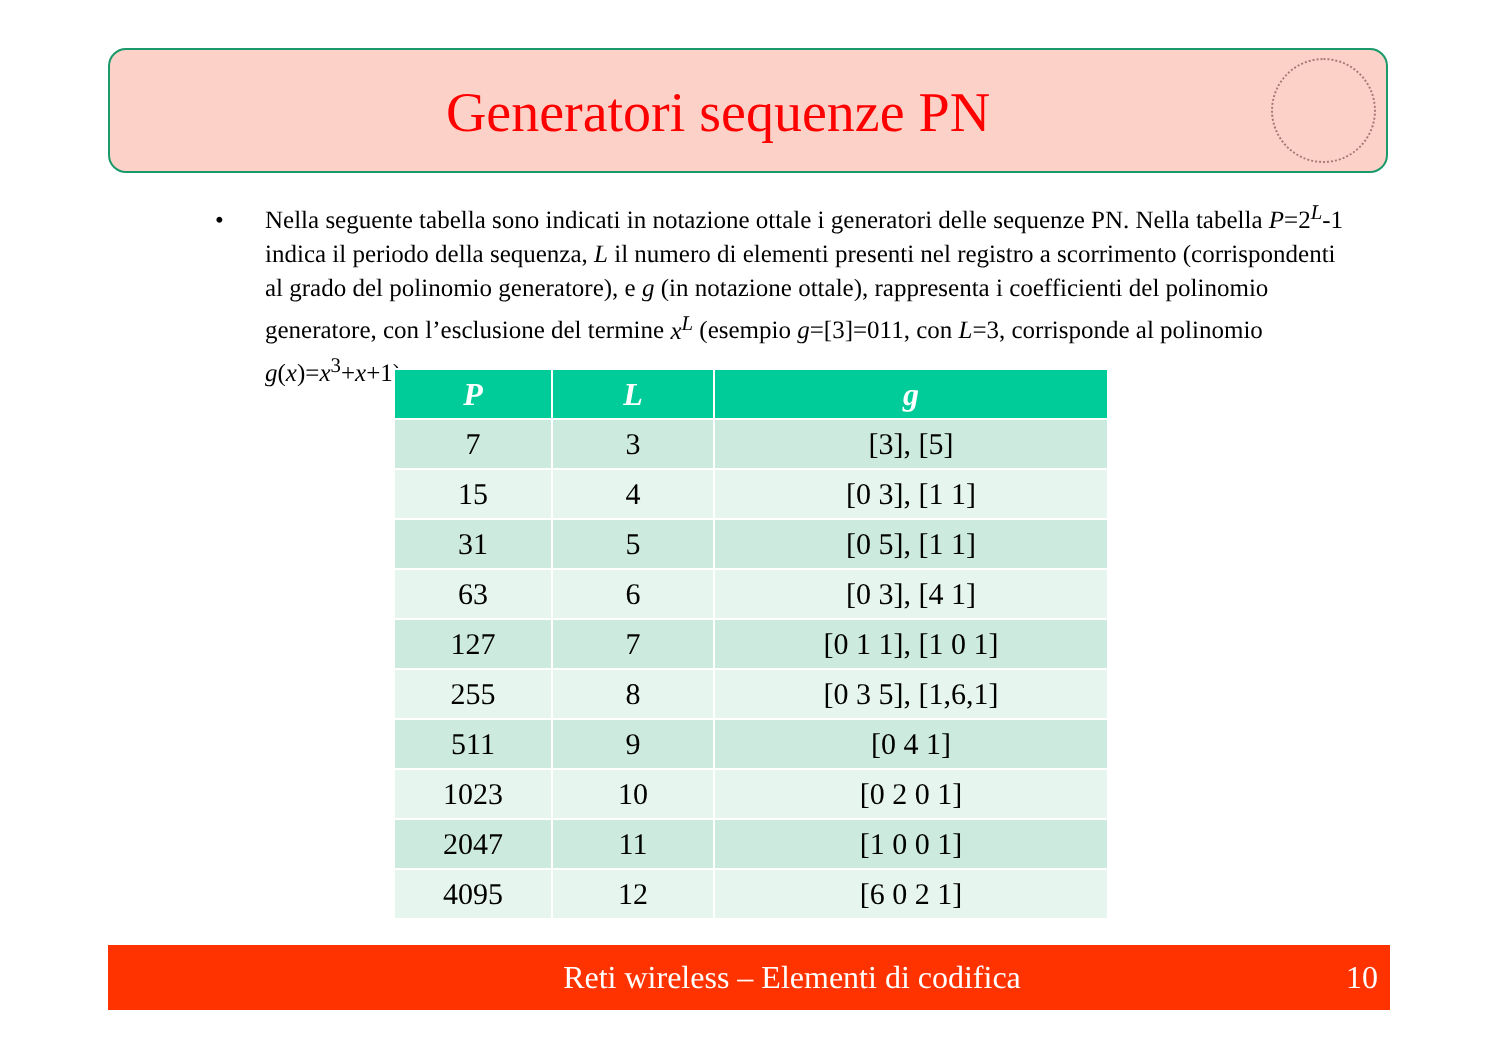Generatori sequenze PN
• Nella seguente tabella sono indicati in notazione ottale i generatori delle sequenze PN. Nella tabella P=2<sup>L</sup>-1 indica il periodo della sequenza, L il numero di elementi presenti nel registro a scorrimento (corrispondenti al grado del polinomio generatore), e g (in notazione ottale), rappresenta i coefficienti del polinomio generatore, con l’esclusione del termine x<sup>L</sup> (esempio g=[3]=011, con L=3, corrisponde al polinomio g(x)=x<sup>3</sup>+x+1).
| P | L | g |
| --- | --- | --- |
| 7 | 3 | [3], [5] |
| 15 | 4 | [0 3], [1 1] |
| 31 | 5 | [0 5], [1 1] |
| 63 | 6 | [0 3], [4 1] |
| 127 | 7 | [0 1 1], [1 0 1] |
| 255 | 8 | [0 3 5], [1,6,1] |
| 511 | 9 | [0 4 1] |
| 1023 | 10 | [0 2 0 1] |
| 2047 | 11 | [1 0 0 1] |
| 4095 | 12 | [6 0 2 1] |
Reti wireless – Elementi di codifica 10